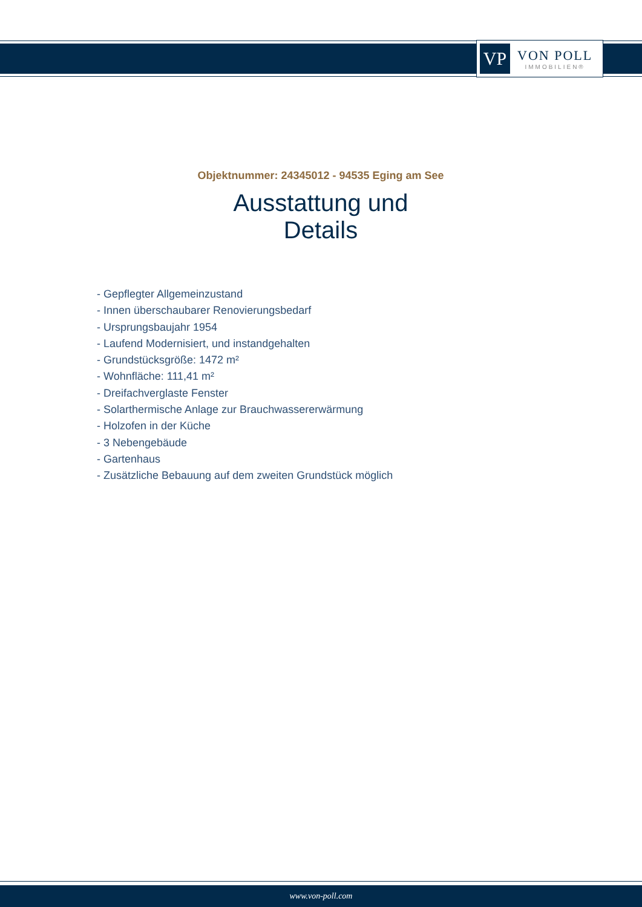VP
VON POLL
IMMOBILIEN®
Objektnummer: 24345012 - 94535 Eging am See
Ausstattung und Details
- Gepflegter Allgemeinzustand
- Innen überschaubarer Renovierungsbedarf
- Ursprungsbaujahr 1954
- Laufend Modernisiert, und instandgehalten
- Grundstücksgröße: 1472 m²
- Wohnfläche: 111,41 m²
- Dreifachverglaste Fenster
- Solarthermische Anlage zur Brauchwassererwärmung
- Holzofen in der Küche
- 3 Nebengebäude
- Gartenhaus
- Zusätzliche Bebauung auf dem zweiten Grundstück möglich
www.von-poll.com